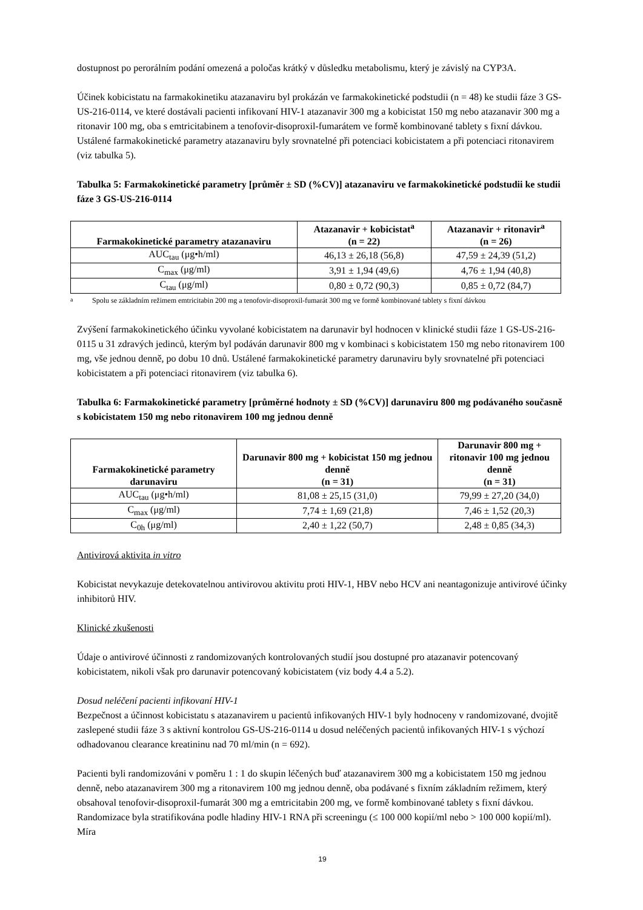dostupnost po perorálním podání omezená a poločas krátký v důsledku metabolismu, který je závislý na CYP3A.
Účinek kobicistatu na farmakokinetiku atazanaviru byl prokázán ve farmakokinetické podstudii (n = 48) ke studii fáze 3 GS-US-216-0114, ve které dostávali pacienti infikovaní HIV-1 atazanavir 300 mg a kobicistat 150 mg nebo atazanavir 300 mg a ritonavir 100 mg, oba s emtricitabinem a tenofovir-disoproxil-fumarátem ve formě kombinované tablety s fixní dávkou. Ustálené farmakokinetické parametry atazanaviru byly srovnatelné při potenciaci kobicistatem a při potenciaci ritonavirem (viz tabulka 5).
Tabulka 5: Farmakokinetické parametry [průměr ± SD (%CV)] atazanaviru ve farmakokinetické podstudii ke studii fáze 3 GS-US-216-0114
| Farmakokinetické parametry atazanaviru | Atazanavir + kobicistat<sup>a</sup> (n = 22) | Atazanavir + ritonavir<sup>a</sup> (n = 26) |
| --- | --- | --- |
| AUC<sub>tau</sub> (μg•h/ml) | 46,13 ± 26,18 (56,8) | 47,59 ± 24,39 (51,2) |
| C<sub>max</sub> (μg/ml) | 3,91 ± 1,94 (49,6) | 4,76 ± 1,94 (40,8) |
| C<sub>tau</sub> (μg/ml) | 0,80 ± 0,72 (90,3) | 0,85 ± 0,72 (84,7) |
<sup>a</sup> Spolu se základním režimem emtricitabin 200 mg a tenofovir-disoproxil-fumarát 300 mg ve formě kombinované tablety s fixní dávkou
Zvýšení farmakokinetického účinku vyvolané kobicistatem na darunavir byl hodnocen v klinické studii fáze 1 GS-US-216-0115 u 31 zdravých jedinců, kterým byl podáván darunavir 800 mg v kombinaci s kobicistatem 150 mg nebo ritonavirem 100 mg, vše jednou denně, po dobu 10 dnů. Ustálené farmakokinetické parametry darunaviru byly srovnatelné při potenciaci kobicistatem a při potenciaci ritonavirem (viz tabulka 6).
Tabulka 6: Farmakokinetické parametry [průměrné hodnoty ± SD (%CV)] darunaviru 800 mg podávaného současně s kobicistatem 150 mg nebo ritonavirem 100 mg jednou denně
| Farmakokinetické parametry darunaviru | Darunavir 800 mg + kobicistat 150 mg jednou denně (n = 31) | Darunavir 800 mg + ritonavir 100 mg jednou denně (n = 31) |
| --- | --- | --- |
| AUC<sub>tau</sub> (μg•h/ml) | 81,08 ± 25,15 (31,0) | 79,99 ± 27,20 (34,0) |
| C<sub>max</sub> (μg/ml) | 7,74 ± 1,69 (21,8) | 7,46 ± 1,52 (20,3) |
| C<sub>0h</sub> (μg/ml) | 2,40 ± 1,22 (50,7) | 2,48 ± 0,85 (34,3) |
Antivirová aktivita in vitro
Kobicistat nevykazuje detekovatelnou antivirovou aktivitu proti HIV-1, HBV nebo HCV ani neantagonizuje antivirové účinky inhibitorů HIV.
Klinické zkušenosti
Údaje o antivirové účinnosti z randomizovaných kontrolovaných studií jsou dostupné pro atazanavir potencovaný kobicistatem, nikoli však pro darunavir potencovaný kobicistatem (viz body 4.4 a 5.2).
Dosud neléčení pacienti infikovaní HIV-1
Bezpečnost a účinnost kobicistatu s atazanavirem u pacientů infikovaných HIV-1 byly hodnoceny v randomizované, dvojitě zaslepené studii fáze 3 s aktivní kontrolou GS-US-216-0114 u dosud neléčených pacientů infikovaných HIV-1 s výchozí odhadovanou clearance kreatininu nad 70 ml/min (n = 692).
Pacienti byli randomizováni v poměru 1 : 1 do skupin léčených buď atazanavirem 300 mg a kobicistatem 150 mg jednou denně, nebo atazanavirem 300 mg a ritonavirem 100 mg jednou denně, oba podávané s fixním základním režimem, který obsahoval tenofovir-disoproxil-fumarát 300 mg a emtricitabin 200 mg, ve formě kombinované tablety s fixní dávkou. Randomizace byla stratifikována podle hladiny HIV-1 RNA při screeningu (≤ 100 000 kopií/ml nebo > 100 000 kopií/ml). Míra
19